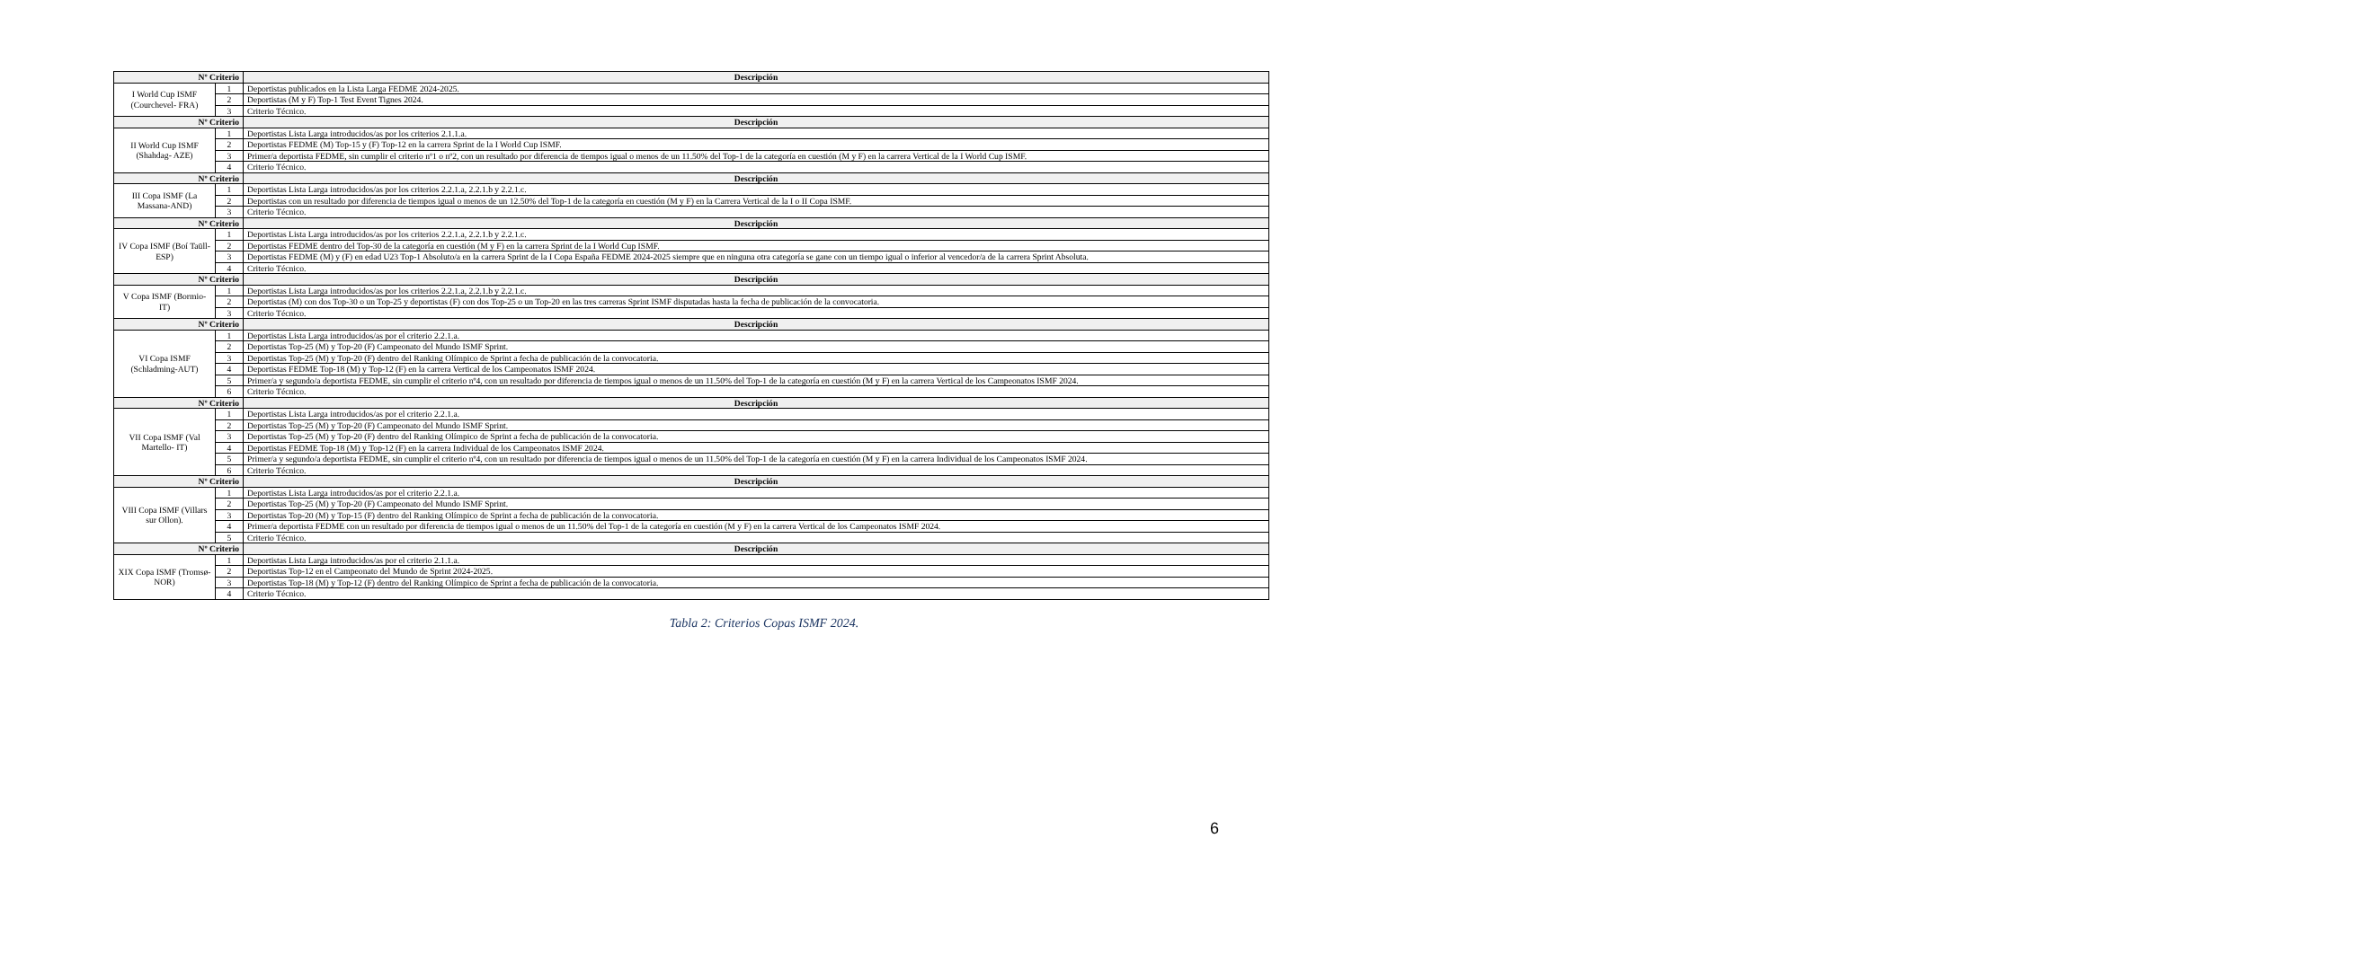| Nº Criterio | | Descripción |
| --- | --- | --- |
| I World Cup ISMF (Courchevel- FRA) | 1 | Deportistas publicados en la Lista Larga FEDME 2024-2025. |
| | 2 | Deportistas (M y F) Top-1 Test Event Tignes 2024. |
| | 3 | Criterio Técnico. |
| Nº Criterio | | Descripción |
| II World Cup ISMF (Shahdag- AZE) | 1 | Deportistas Lista Larga introducidos/as por los criterios 2.1.1.a. |
| | 2 | Deportistas FEDME (M) Top-15 y (F) Top-12 en la carrera Sprint de la I World Cup ISMF. |
| | 3 | Primer/a deportista FEDME, sin cumplir el criterio nº1 o nº2, con un resultado por diferencia de tiempos igual o menos de un 11.50% del Top-1 de la categoría en cuestión (M y F) en la carrera Vertical de la I World Cup ISMF. |
| | 4 | Criterio Técnico. |
| Nº Criterio | | Descripción |
| III Copa ISMF (La Massana-AND) | 1 | Deportistas Lista Larga introducidos/as por los criterios 2.2.1.a, 2.2.1.b y 2.2.1.c. |
| | 2 | Deportistas con un resultado por diferencia de tiempos igual o menos de un 12.50% del Top-1 de la categoría en cuestión (M y F) en la Carrera Vertical de la I o II Copa ISMF. |
| | 3 | Criterio Técnico. |
| Nº Criterio | | Descripción |
| IV Copa ISMF (Boí Taüll- ESP) | 1 | Deportistas Lista Larga introducidos/as por los criterios 2.2.1.a, 2.2.1.b y 2.2.1.c. |
| | 2 | Deportistas FEDME dentro del Top-30 de la categoría en cuestión (M y F) en la carrera Sprint de la I World Cup ISMF. |
| | 3 | Deportistas FEDME (M) y (F) en edad U23 Top-1 Absoluto/a en la carrera Sprint de la I Copa España FEDME 2024-2025 siempre que en ninguna otra categoría se gane con un tiempo igual o inferior al vencedor/a de la carrera Sprint Absoluta. |
| | 4 | Criterio Técnico. |
| Nº Criterio | | Descripción |
| V Copa ISMF (Bormio- IT) | 1 | Deportistas Lista Larga introducidos/as por los criterios 2.2.1.a, 2.2.1.b y 2.2.1.c. |
| | 2 | Deportistas (M) con dos Top-30 o un Top-25 y deportistas (F) con dos Top-25 o un Top-20 en las tres carreras Sprint ISMF disputadas hasta la fecha de publicación de la convocatoria. |
| | 3 | Criterio Técnico. |
| Nº Criterio | | Descripción |
| VI Copa ISMF (Schladming-AUT) | 1 | Deportistas Lista Larga introducidos/as por el criterio 2.2.1.a. |
| | 2 | Deportistas Top-25 (M) y Top-20 (F) Campeonato del Mundo ISMF Sprint. |
| | 3 | Deportistas Top-25 (M) y Top-20 (F) dentro del Ranking Olímpico de Sprint a fecha de publicación de la convocatoria. |
| | 4 | Deportistas FEDME Top-18 (M) y Top-12 (F) en la carrera Vertical de los Campeonatos ISMF 2024. |
| | 5 | Primer/a y segundo/a deportista FEDME, sin cumplir el criterio nº4, con un resultado por diferencia de tiempos igual o menos de un 11.50% del Top-1 de la categoría en cuestión (M y F) en la carrera Vertical de los Campeonatos ISMF 2024. |
| | 6 | Criterio Técnico. |
| Nº Criterio | | Descripción |
| VII Copa ISMF (Val Martello- IT) | 1 | Deportistas Lista Larga introducidos/as por el criterio 2.2.1.a. |
| | 2 | Deportistas Top-25 (M) y Top-20 (F) Campeonato del Mundo ISMF Sprint. |
| | 3 | Deportistas Top-25 (M) y Top-20 (F) dentro del Ranking Olímpico de Sprint a fecha de publicación de la convocatoria. |
| | 4 | Deportistas FEDME Top-18 (M) y Top-12 (F) en la carrera Individual de los Campeonatos ISMF 2024. |
| | 5 | Primer/a y segundo/a deportista FEDME, sin cumplir el criterio nº4, con un resultado por diferencia de tiempos igual o menos de un 11.50% del Top-1 de la categoría en cuestión (M y F) en la carrera Individual de los Campeonatos ISMF 2024. |
| | 6 | Criterio Técnico. |
| Nº Criterio | | Descripción |
| VIII Copa ISMF (Villars sur Ollon). | 1 | Deportistas Lista Larga introducidos/as por el criterio 2.2.1.a. |
| | 2 | Deportistas Top-25 (M) y Top-20 (F) Campeonato del Mundo ISMF Sprint. |
| | 3 | Deportistas Top-20 (M) y Top-15 (F) dentro del Ranking Olímpico de Sprint a fecha de publicación de la convocatoria. |
| | 4 | Primer/a deportista FEDME con un resultado por diferencia de tiempos igual o menos de un 11.50% del Top-1 de la categoría en cuestión (M y F) en la carrera Vertical de los Campeonatos ISMF 2024. |
| | 5 | Criterio Técnico. |
| Nº Criterio | | Descripción |
| XIX Copa ISMF (Tromsø- NOR) | 1 | Deportistas Lista Larga introducidos/as por el criterio 2.1.1.a. |
| | 2 | Deportistas Top-12 en el Campeonato del Mundo de Sprint 2024-2025. |
| | 3 | Deportistas Top-18 (M) y Top-12 (F) dentro del Ranking Olímpico de Sprint a fecha de publicación de la convocatoria. |
| | 4 | Criterio Técnico. |
Tabla 2: Criterios Copas ISMF 2024.
6